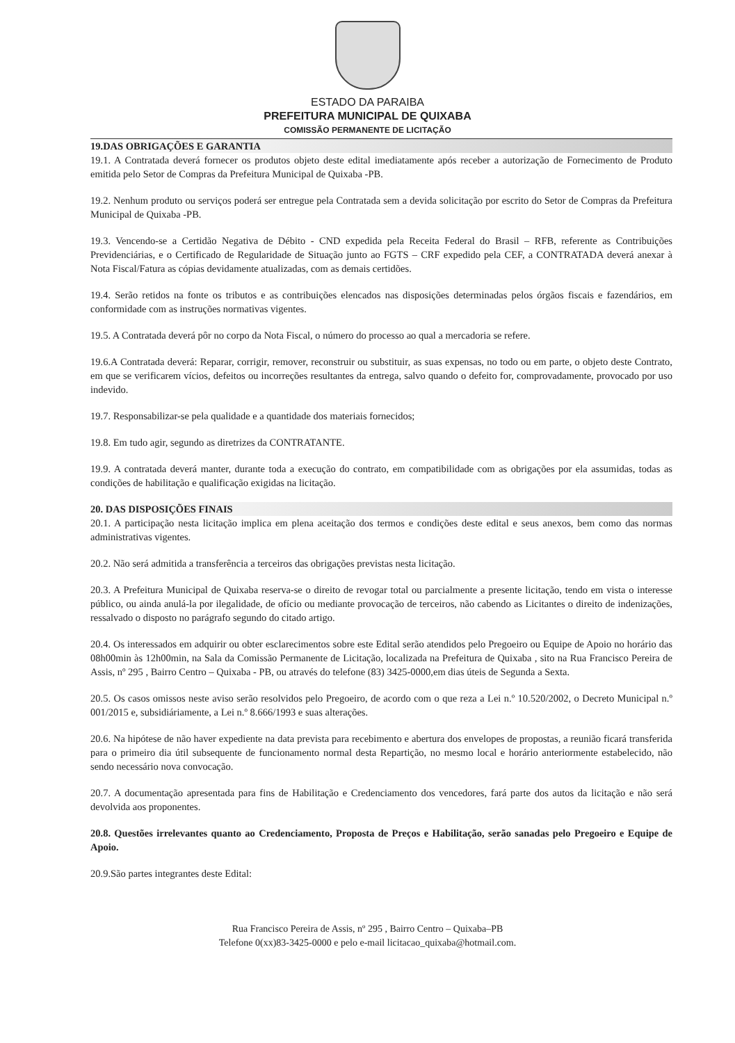ESTADO DA PARAIBA
PREFEITURA MUNICIPAL DE QUIXABA
COMISSÃO PERMANENTE DE LICITAÇÃO
19.DAS OBRIGAÇÕES E GARANTIA
19.1. A Contratada deverá fornecer os produtos objeto deste edital imediatamente após receber a autorização de Fornecimento de Produto emitida pelo Setor de Compras da Prefeitura Municipal de Quixaba -PB.
19.2. Nenhum produto ou serviços poderá ser entregue pela Contratada sem a devida solicitação por escrito do Setor de Compras da Prefeitura Municipal de Quixaba -PB.
19.3. Vencendo-se a Certidão Negativa de Débito - CND expedida pela Receita Federal do Brasil – RFB, referente as Contribuições Previdenciárias, e o Certificado de Regularidade de Situação junto ao FGTS – CRF expedido pela CEF, a CONTRATADA deverá anexar à Nota Fiscal/Fatura as cópias devidamente atualizadas, com as demais certidões.
19.4. Serão retidos na fonte os tributos e as contribuições elencados nas disposições determinadas pelos órgãos fiscais e fazendários, em conformidade com as instruções normativas vigentes.
19.5. A Contratada deverá pôr no corpo da Nota Fiscal, o número do processo ao qual a mercadoria se refere.
19.6.A Contratada deverá: Reparar, corrigir, remover, reconstruir ou substituir, as suas expensas, no todo ou em parte, o objeto deste Contrato, em que se verificarem vícios, defeitos ou incorreções resultantes da entrega, salvo quando o defeito for, comprovadamente, provocado por uso indevido.
19.7. Responsabilizar-se pela qualidade e a quantidade dos materiais fornecidos;
19.8. Em tudo agir, segundo as diretrizes da CONTRATANTE.
19.9. A contratada deverá manter, durante toda a execução do contrato, em compatibilidade com as obrigações por ela assumidas, todas as condições de habilitação e qualificação exigidas na licitação.
20. DAS DISPOSIÇÕES FINAIS
20.1. A participação nesta licitação implica em plena aceitação dos termos e condições deste edital e seus anexos, bem como das normas administrativas vigentes.
20.2. Não será admitida a transferência a terceiros das obrigações previstas nesta licitação.
20.3. A Prefeitura Municipal de Quixaba reserva-se o direito de revogar total ou parcialmente a presente licitação, tendo em vista o interesse público, ou ainda anulá-la por ilegalidade, de ofício ou mediante provocação de terceiros, não cabendo as Licitantes o direito de indenizações, ressalvado o disposto no parágrafo segundo do citado artigo.
20.4. Os interessados em adquirir ou obter esclarecimentos sobre este Edital serão atendidos pelo Pregoeiro ou Equipe de Apoio no horário das 08h00min às 12h00min, na Sala da Comissão Permanente de Licitação, localizada na Prefeitura de Quixaba , sito na Rua Francisco Pereira de Assis, nº 295 , Bairro Centro – Quixaba - PB, ou através do telefone (83) 3425-0000,em dias úteis de Segunda a Sexta.
20.5. Os casos omissos neste aviso serão resolvidos pelo Pregoeiro, de acordo com o que reza a Lei n.º 10.520/2002, o Decreto Municipal n.º 001/2015 e, subsidiáriamente, a Lei n.º 8.666/1993 e suas alterações.
20.6. Na hipótese de não haver expediente na data prevista para recebimento e abertura dos envelopes de propostas, a reunião ficará transferida para o primeiro dia útil subsequente de funcionamento normal desta Repartição, no mesmo local e horário anteriormente estabelecido, não sendo necessário nova convocação.
20.7. A documentação apresentada para fins de Habilitação e Credenciamento dos vencedores, fará parte dos autos da licitação e não será devolvida aos proponentes.
20.8. Questões irrelevantes quanto ao Credenciamento, Proposta de Preços e Habilitação, serão sanadas pelo Pregoeiro e Equipe de Apoio.
20.9.São partes integrantes deste Edital:
Rua Francisco Pereira de Assis, nº 295 , Bairro Centro – Quixaba–PB
Telefone 0(xx)83-3425-0000 e pelo e-mail licitacao_quixaba@hotmail.com.